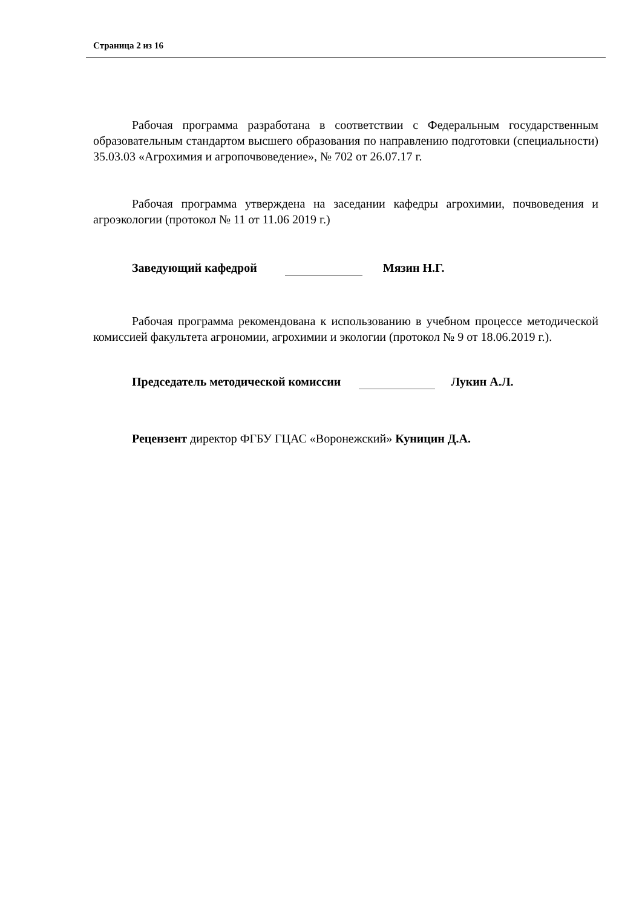Страница 2 из 16
Рабочая программа разработана в соответствии с Федеральным государственным образовательным стандартом высшего образования по направлению подготовки (специальности) 35.03.03 «Агрохимия и агропочвоведение», № 702 от 26.07.17 г.
Рабочая программа утверждена на заседании кафедры агрохимии, почвоведения и агроэкологии (протокол № 11 от 11.06 2019 г.)
Заведующий кафедрой Мязин Н.Г.
Рабочая программа рекомендована к использованию в учебном процессе методической комиссией факультета агрономии, агрохимии и экологии (протокол № 9 от 18.06.2019 г.).
Председатель методической комиссии Лукин А.Л.
Рецензент директор ФГБУ ГЦАС «Воронежский» Куницин Д.А.